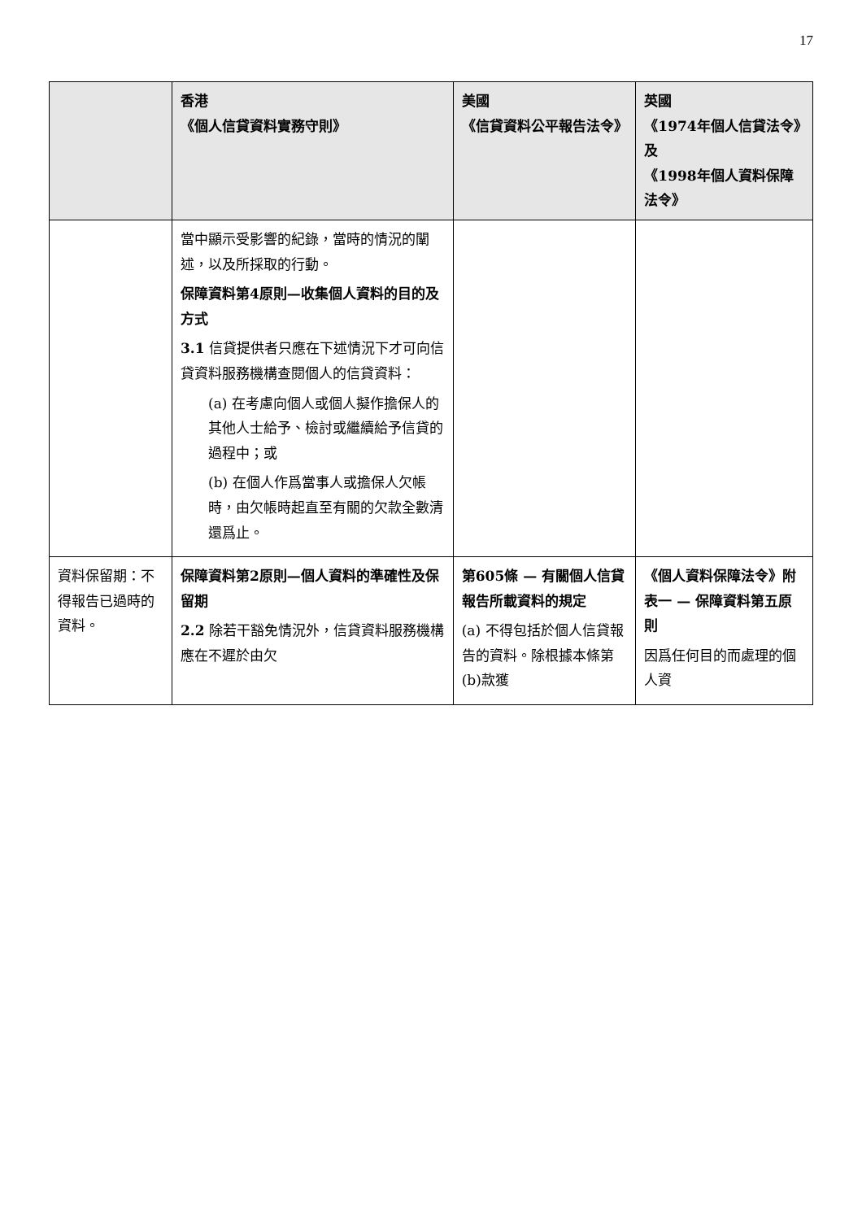17
| | 香港 《個人信貸資料實務守則》 | 美國 《信貸資料公平報告法令》 | 英國 《1974年個人信貸法令》及 《1998年個人資料保障法令》 |
| --- | --- | --- | --- |
| | 當中顯示受影響的紀錄，當時的情況的闡述，以及所採取的行動。 保障資料第4原則—收集個人資料的目的及方式 3.1 信貸提供者只應在下述情況下才可向信貸資料服務機構查閱個人的信貸資料： (a) 在考慮向個人或個人擬作擔保人的其他人士給予、檢討或繼續給予信貸的過程中；或 (b) 在個人作爲當事人或擔保人欠帳時，由欠帳時起直至有關的欠款全數清還爲止。 | | |
| 資料保留期：不得報告已過時的資料。 | 保障資料第2原則—個人資料的準確性及保留期 2.2 除若干豁免情況外，信貸資料服務機構應在不遲於由欠 | 第605條 — 有關個人信貸報告所載資料的規定 (a) 不得包括於個人信貸報告的資料。除根據本條第(b)款獲 | 《個人資料保障法令》附表一 — 保障資料第五原則 因爲任何目的而處理的個人資 |